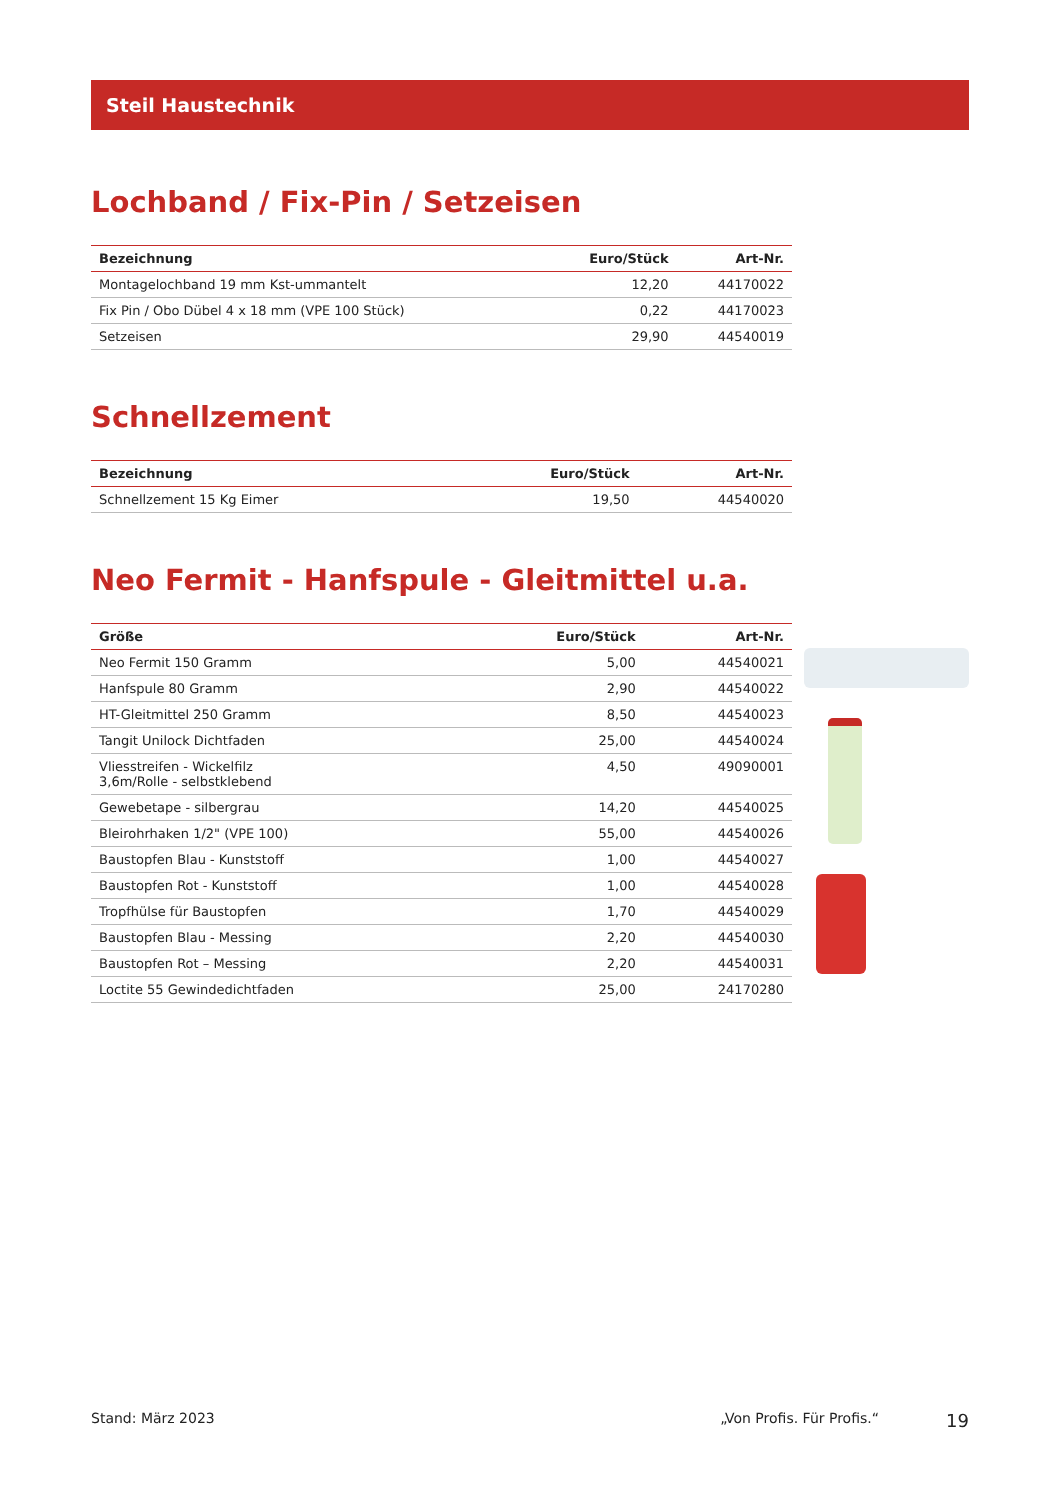Steil Haustechnik
Lochband / Fix-Pin / Setzeisen
| Bezeichnung | Euro/Stück | Art-Nr. |
| --- | --- | --- |
| Montagelochband 19 mm Kst-ummantelt | 12,20 | 44170022 |
| Fix Pin / Obo Dübel 4 x 18 mm (VPE 100 Stück) | 0,22 | 44170023 |
| Setzeisen | 29,90 | 44540019 |
Schnellzement
| Bezeichnung | Euro/Stück | Art-Nr. |
| --- | --- | --- |
| Schnellzement 15 Kg Eimer | 19,50 | 44540020 |
Neo Fermit - Hanfspule - Gleitmittel u.a.
| Größe | Euro/Stück | Art-Nr. |
| --- | --- | --- |
| Neo Fermit 150 Gramm | 5,00 | 44540021 |
| Hanfspule 80 Gramm | 2,90 | 44540022 |
| HT-Gleitmittel 250 Gramm | 8,50 | 44540023 |
| Tangit Unilock Dichtfaden | 25,00 | 44540024 |
| Vliesstreifen - Wickelfilz 3,6m/Rolle - selbstklebend | 4,50 | 49090001 |
| Gewebetape - silbergrau | 14,20 | 44540025 |
| Bleirohrhaken 1/2" (VPE 100) | 55,00 | 44540026 |
| Baustopfen Blau - Kunststoff | 1,00 | 44540027 |
| Baustopfen Rot - Kunststoff | 1,00 | 44540028 |
| Tropfhülse für Baustopfen | 1,70 | 44540029 |
| Baustopfen Blau - Messing | 2,20 | 44540030 |
| Baustopfen Rot – Messing | 2,20 | 44540031 |
| Loctite 55 Gewindedichtfaden | 25,00 | 24170280 |
Stand: März 2023 „Von Profis. Für Profis.“19